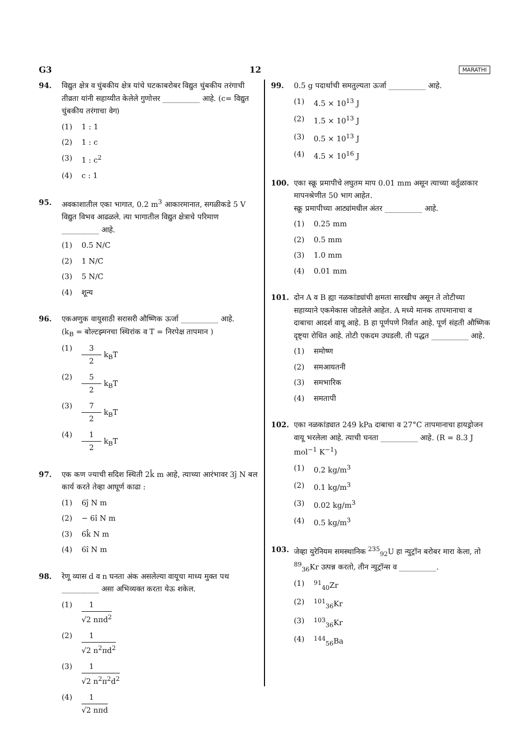G3 12 MARATHI
94. विद्युत क्षेत्र व चुंबकीय क्षेत्र यांचे घटकाबरोबर विद्युत चुंबकीय तरंगाची तीव्रता यांनी सहाय्यीत केलेले गुणोत्तर __________ आहे. (c= विद्युत चुंबकीय तरंगाचा वेग)
(1) 1 : 1
(2) 1 : c
(3) 1 : c<sup>2</sup>
(4) c : 1
95. अवकाशातील एका भागात, 0.2 m<sup>3</sup> आकारमानात, सगळीकडे 5 V विद्युत विभव आढळले. त्या भागातील विद्युत क्षेत्राचे परिमाण __________ आहे.
(1) 0.5 N/C
(2) 1 N/C
(3) 5 N/C
(4) शून्य
96. एकअणुक वायुसाठी सरासरी औष्णिक ऊर्जा __________ आहे.
(k<sub>B</sub> = बोल्टझ्मनचा स्थिरांक व T = निरपेक्ष तापमान )
(1) 3 2 k<sub>B</sub>T
(2) 5 2 k<sub>B</sub>T
(3) 7 2 k<sub>B</sub>T
(4) 1 2 k<sub>B</sub>T
97. एक कण ज्याची सदिश स्थिती 2k̂ m आहे, त्याच्या आरंभावर 3ĵ N बल कार्य करते तेव्हा आघूर्ण काढा :
(1) 6ĵ N m
(2) − 6î N m
(3) 6k̂ N m
(4) 6î N m
98. रेणू व्यास d व n घनता अंक असलेल्या वायूचा माध्य मुक्त पथ __________ असा अभिव्यक्त करता येऊ शकेल.
(1) 1 √2 nπd<sup>2</sup>
(2) 1 √2 n<sup>2</sup>πd<sup>2</sup>
(3) 1 √2 n<sup>2</sup>π<sup>2</sup>d<sup>2</sup>
(4) 1 √2 nπd
99. 0.5 g पदार्थाची समतुल्यता ऊर्जा __________ आहे.
(1) 4.5 × 10<sup>13</sup> J
(2) 1.5 × 10<sup>13</sup> J
(3) 0.5 × 10<sup>13</sup> J
(4) 4.5 × 10<sup>16</sup> J
100. एका स्क्रू प्रमापीचे लघुतम माप 0.01 mm असून त्याच्या वर्तुळाकार मापनश्रेणीत 50 भाग आहेत.
स्क्रू प्रमापीच्या आट्यांमधील अंतर __________ आहे.
(1) 0.25 mm
(2) 0.5 mm
(3) 1.0 mm
(4) 0.01 mm
101. दोन A व B ह्या नळकांड्यांची क्षमता सारखीच असून ते तोटीच्या सहाय्याने एकमेकास जोडलेले आहेत. A मध्ये मानक तापमानाचा व दाबाचा आदर्श वायू आहे. B हा पूर्णपणे निर्वात आहे. पूर्ण संहती औष्णिक दृष्ट्या रोधित आहे. तोटी एकदम उघडली. ती पद्धत __________ आहे.
(1) समोष्ण
(2) समआयतनी
(3) समभारिक
(4) समतापी
102. एका नळकांड्यात 249 kPa दाबाचा व 27°C तापमानाचा हायड्रोजन वायू भरलेला आहे. त्याची घनता __________ आहे. (R = 8.3 J mol<sup>−1</sup> K<sup>−1</sup>)
(1) 0.2 kg/m<sup>3</sup>
(2) 0.1 kg/m<sup>3</sup>
(3) 0.02 kg/m<sup>3</sup>
(4) 0.5 kg/m<sup>3</sup>
103. जेव्हा युरेनियम समस्थानिक <sup>235</sup><sub>92</sub>U हा न्युट्रॉन बरोबर मारा केला, तो <sup>89</sup><sub>36</sub>Kr उत्पन्न करतो, तीन न्युट्रॉन्स व __________.
(1) <sup>91</sup><sub>40</sub>Zr
(2) <sup>101</sup><sub>36</sub>Kr
(3) <sup>103</sup><sub>36</sub>Kr
(4) <sup>144</sup><sub>56</sub>Ba